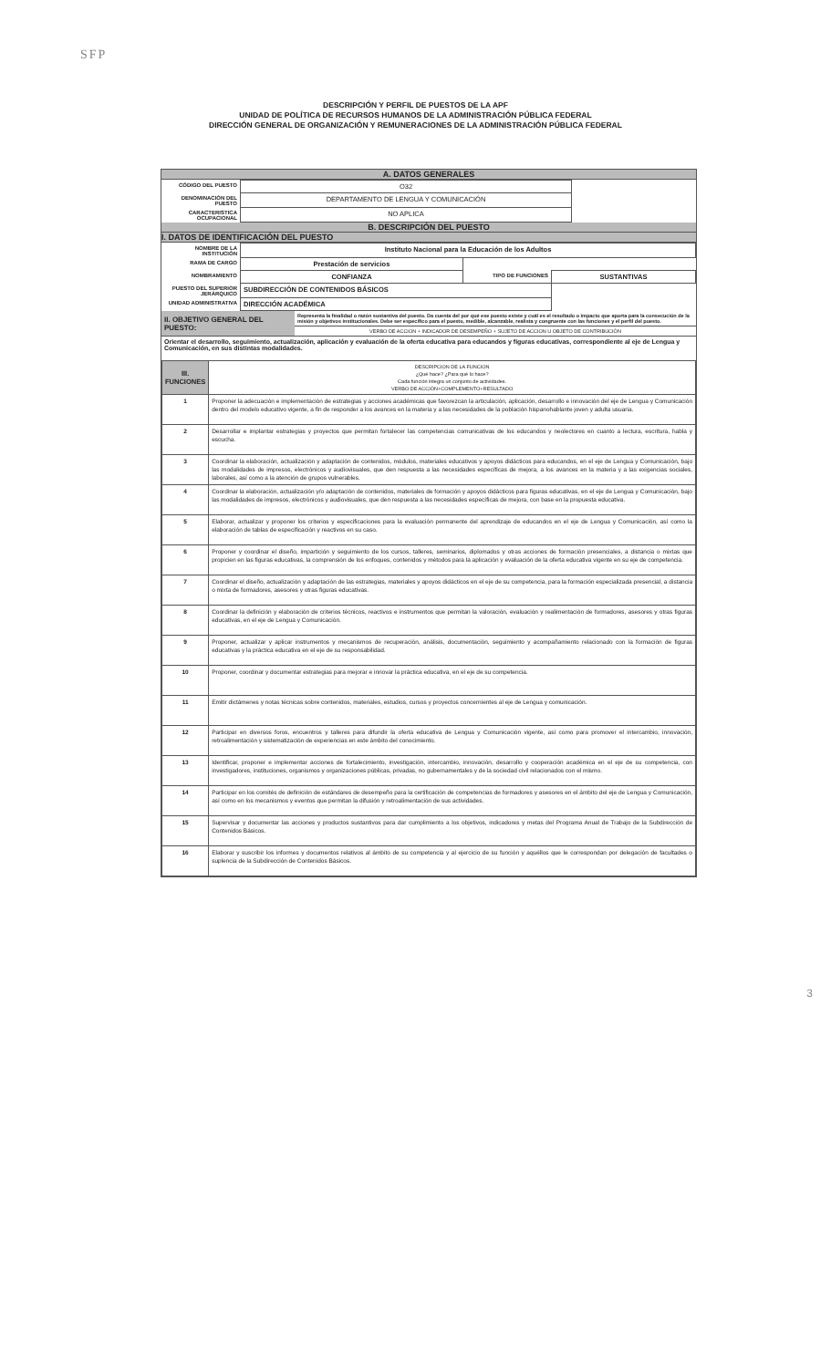SFP
DESCRIPCIÓN Y PERFIL DE PUESTOS DE LA APF
UNIDAD DE POLÍTICA DE RECURSOS HUMANOS DE LA ADMINISTRACIÓN PÚBLICA FEDERAL
DIRECCIÓN GENERAL DE ORGANIZACIÓN Y REMUNERACIONES DE LA ADMINISTRACIÓN PÚBLICA FEDERAL
A. DATOS GENERALES
| CÓDIGO DEL PUESTO | O32 | |
| DENOMINACIÓN DEL PUESTO | DEPARTAMENTO DE LENGUA Y COMUNICACIÓN | |
| CARACTERISTICA OCUPACIONAL | NO APLICA | |
B. DESCRIPCIÓN DEL PUESTO
I. DATOS DE IDENTIFICACIÓN DEL PUESTO
| NOMBRE DE LA INSTITUCIÓN | Instituto Nacional para la Educación de los Adultos | | |
| RAMA DE CARGO | Prestación de servicios | | |
| NOMBRAMIENTO | CONFIANZA | TIPO DE FUNCIONES | SUSTANTIVAS |
| PUESTO DEL SUPERIOR JERÁRQUICO | SUBDIRECCIÓN DE CONTENIDOS BÁSICOS | | |
| UNIDAD ADMINISTRATIVA | DIRECCIÓN ACADÉMICA | | |
| II. OBJETIVO GENERAL DEL PUESTO: | Representa la finalidad o razón sustantiva del puesto. Da cuenta del por qué ese puesto existe y cuál es el resultado o impacto que aporta para la consecución de la misión y objetivos institucionales. Debe ser específico para el puesto, medible, alcanzable, realista y congruente con las funciones y el perfil del puesto. |
| | VERBO DE ACCION + INDICADOR DE DESEMPEÑO + SUJETO DE ACCION U OBJETO DE CONTRIBUCIÓN |
| Orientar el desarrollo, seguimiento, actualización, aplicación y evaluación de la oferta educativa para educandos y figuras educativas, correspondiente al eje de Lengua y Comunicación, en sus distintas modalidades. | |
| III. FUNCIONES | DESCRIPCION DE LA FUNCION ¿Qué hace? ¿Para qué lo hace? Cada función integra un conjunto de actividades. VERBO DE ACCIÓN+COMPLEMENTO+RESULTADO |
| 1 | Proponer la adecuación e implementación de estrategias y acciones académicas que favorezcan la articulación, aplicación, desarrollo e innovación del eje de Lengua y Comunicación dentro del modelo educativo vigente, a fin de responder a los avances en la materia y a las necesidades de la población hispanohablante joven y adulta usuaria. |
| 2 | Desarrollar e implantar estrategias y proyectos que permitan fortalecer las competencias comunicativas de los educandos y neolectores en cuanto a lectura, escritura, habla y escucha. |
| 3 | Coordinar la elaboración, actualización y adaptación de contenidos, módulos, materiales educativos y apoyos didácticos para educandos, en el eje de Lengua y Comunicación, bajo las modalidades de impresos, electrónicos y audiovisuales, que den respuesta a las necesidades específicas de mejora, a los avances en la materia y a las exigencias sociales, laborales, así como a la atención de grupos vulnerables. |
| 4 | Coordinar la elaboración, actualización y/o adaptación de contenidos, materiales de formación y apoyos didácticos para figuras educativas, en el eje de Lengua y Comunicación, bajo las modalidades de impresos, electrónicos y audiovisuales, que den respuesta a las necesidades específicas de mejora, con base en la propuesta educativa. |
| 5 | Elaborar, actualizar y proponer los criterios y especificaciones para la evaluación permanente del aprendizaje de educandos en el eje de Lengua y Comunicación, así como la elaboración de tablas de especificación y reactivos en su caso. |
| 6 | Proponer y coordinar el diseño, impartición y seguimiento de los cursos, talleres, seminarios, diplomados y otras acciones de formación presenciales, a distancia o mixtas que propicien en las figuras educativas, la comprensión de los enfoques, contenidos y métodos para la aplicación y evaluación de la oferta educativa vigente en su eje de competencia. |
| 7 | Coordinar el diseño, actualización y adaptación de las estrategias, materiales y apoyos didácticos en el eje de su competencia, para la formación especializada presencial, a distancia o mixta de formadores, asesores y otras figuras educativas. |
| 8 | Coordinar la definición y elaboración de criterios técnicos, reactivos e instrumentos que permitan la valoración, evaluación y realimentación de formadores, asesores y otras figuras educativas, en el eje de Lengua y Comunicación. |
| 9 | Proponer, actualizar y aplicar instrumentos y mecanismos de recuperación, análisis, documentación, seguimiento y acompañamiento relacionado con la formación de figuras educativas y la práctica educativa en el eje de su responsabilidad. |
| 10 | Proponer, coordinar y documentar estrategias para mejorar e innovar la práctica educativa, en el eje de su competencia. |
| 11 | Emitir dictámenes y notas técnicas sobre contenidos, materiales, estudios, cursos y proyectos concernientes al eje de Lengua y comunicación. |
| 12 | Participar en diversos foros, encuentros y talleres para difundir la oferta educativa de Lengua y Comunicación vigente, así como para promover el intercambio, innovación, retroalimentación y sistematización de experiencias en este ámbito del conocimiento. |
| 13 | Identificar, proponer e implementar acciones de fortalecimiento, investigación, intercambio, innovación, desarrollo y cooperación académica en el eje de su competencia, con investigadores, instituciones, organismos y organizaciones públicas, privadas, no gubernamentales y de la sociedad civil relacionados con el mismo. |
| 14 | Participar en los comités de definición de estándares de desempeño para la certificación de competencias de formadores y asesores en el ámbito del eje de Lengua y Comunicación, así como en los mecanismos y eventos que permitan la difusión y retroalimentación de sus actividades. |
| 15 | Supervisar y documentar las acciones y productos sustantivos para dar cumplimiento a los objetivos, indicadores y metas del Programa Anual de Trabajo de la Subdirección de Contenidos Básicos. |
| 16 | Elaborar y suscribir los informes y documentos relativos al ámbito de su competencia y al ejercicio de su función y aquéllos que le correspondan por delegación de facultades o suplencia de la Subdirección de Contenidos Básicos. |
3